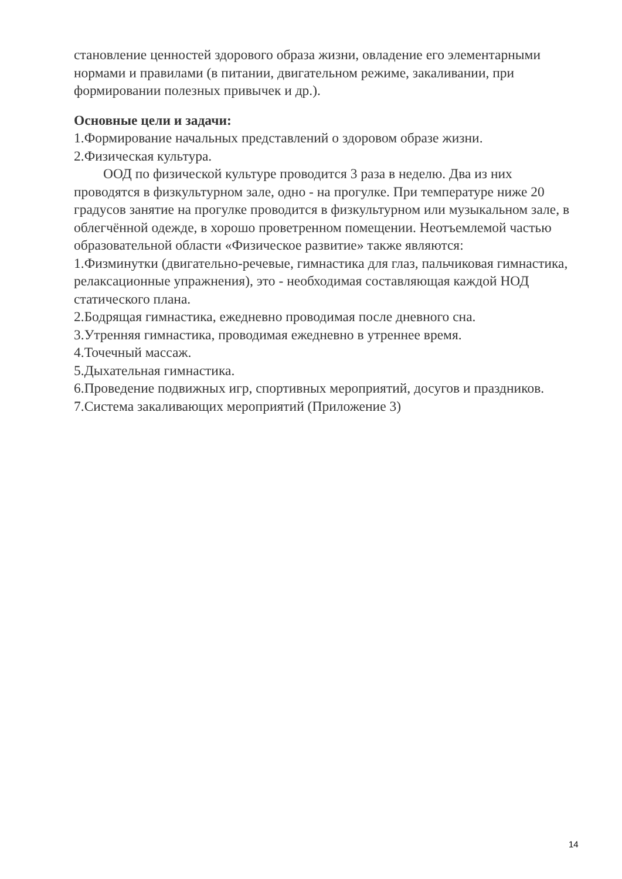становление ценностей здорового образа жизни, овладение его элементарными нормами и правилами (в питании, двигательном режиме, закаливании, при формировании полезных привычек и др.).
Основные цели и задачи:
1.Формирование начальных представлений о здоровом образе жизни.
2.Физическая культура.
ООД по физической культуре проводится 3 раза в неделю. Два из них проводятся в физкультурном зале, одно - на прогулке. При температуре ниже 20 градусов занятие на прогулке проводится в физкультурном или музыкальном зале, в облегчённой одежде, в хорошо проветренном помещении. Неотъемлемой частью образовательной области «Физическое развитие» также являются:
1.Физминутки (двигательно-речевые, гимнастика для глаз, пальчиковая гимнастика, релаксационные упражнения), это - необходимая составляющая каждой НОД статического плана.
2.Бодрящая гимнастика, ежедневно проводимая после дневного сна.
3.Утренняя гимнастика, проводимая ежедневно в утреннее время.
4.Точечный массаж.
5.Дыхательная гимнастика.
6.Проведение подвижных игр, спортивных мероприятий, досугов и праздников.
7.Система закаливающих мероприятий (Приложение 3)
14